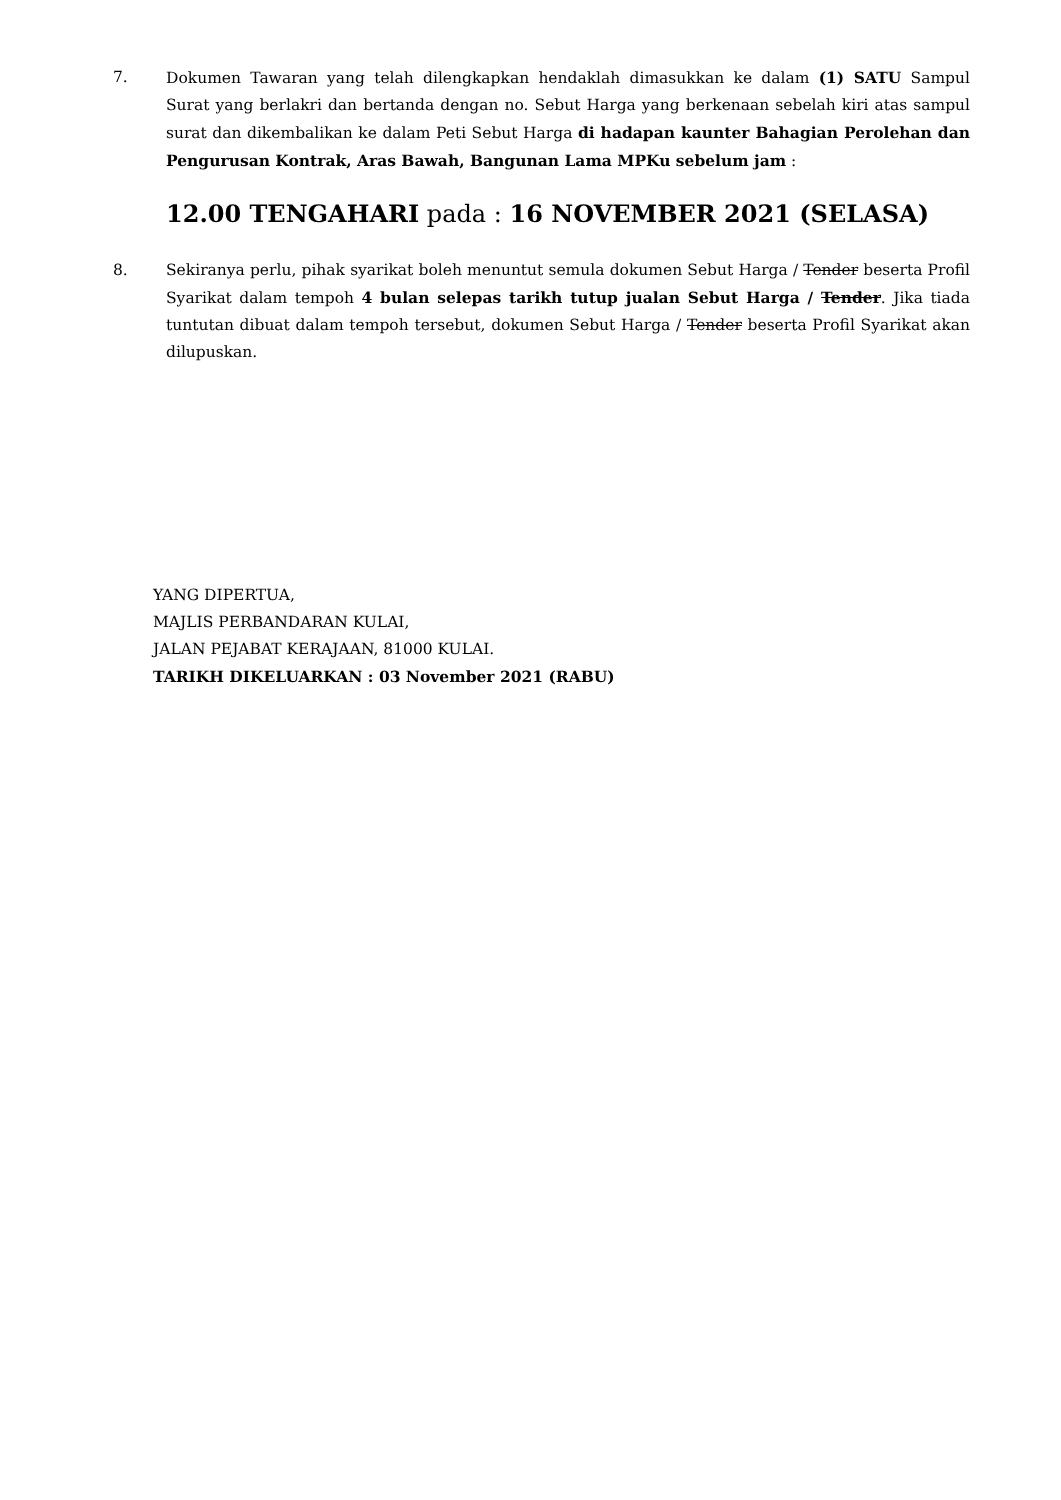7. Dokumen Tawaran yang telah dilengkapkan hendaklah dimasukkan ke dalam (1) SATU Sampul Surat yang berlakri dan bertanda dengan no. Sebut Harga yang berkenaan sebelah kiri atas sampul surat dan dikembalikan ke dalam Peti Sebut Harga di hadapan kaunter Bahagian Perolehan dan Pengurusan Kontrak, Aras Bawah, Bangunan Lama MPKu sebelum jam :
12.00 TENGAHARI pada : 16 NOVEMBER 2021 (SELASA)
8. Sekiranya perlu, pihak syarikat boleh menuntut semula dokumen Sebut Harga / Tender beserta Profil Syarikat dalam tempoh 4 bulan selepas tarikh tutup jualan Sebut Harga / Tender. Jika tiada tuntutan dibuat dalam tempoh tersebut, dokumen Sebut Harga / Tender beserta Profil Syarikat akan dilupuskan.
YANG DIPERTUA,
MAJLIS PERBANDARAN KULAI,
JALAN PEJABAT KERAJAAN, 81000 KULAI.
TARIKH DIKELUARKAN : 03 November 2021 (RABU)